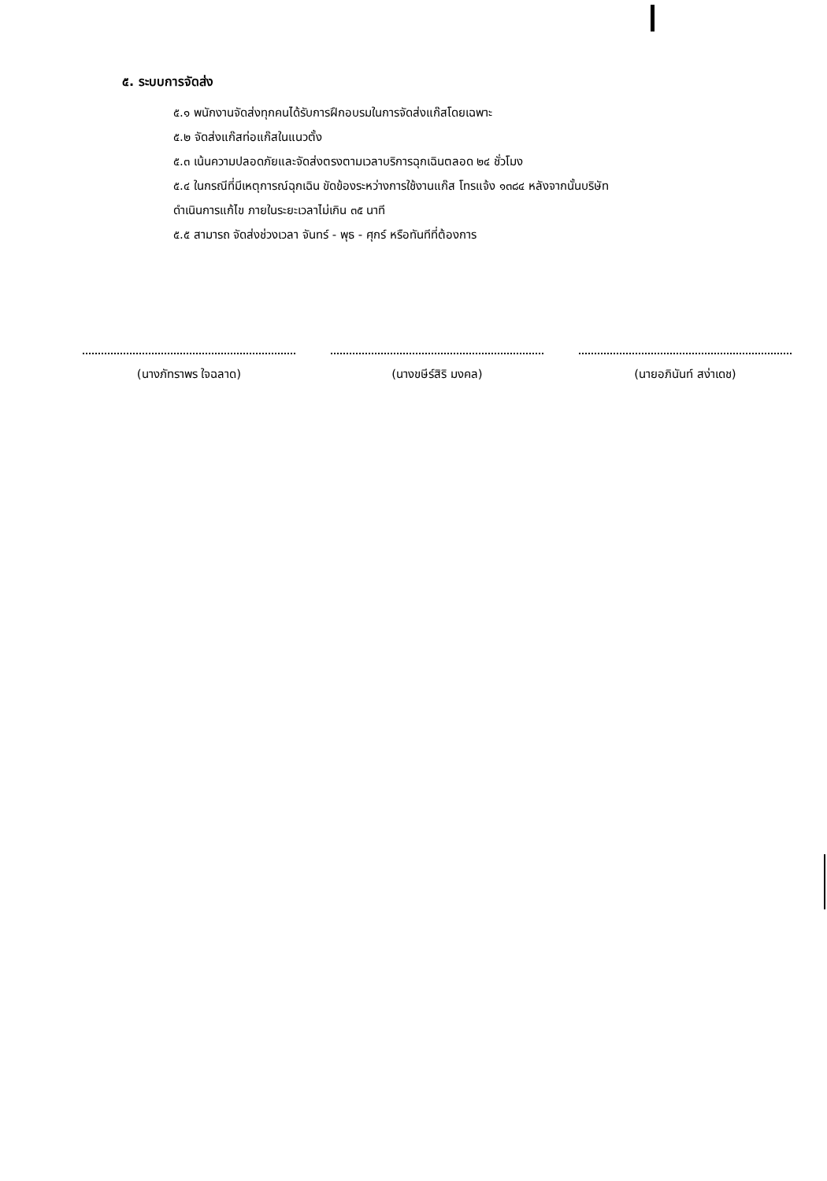๕. ระบบการจัดส่ง
๕.๑ พนักงานจัดส่งทุกคนได้รับการฝึกอบรมในการจัดส่งแก๊สโดยเฉพาะ
๕.๒ จัดส่งแก๊สท่อแก๊สในแนวตั้ง
๕.๓ เน้นความปลอดภัยและจัดส่งตรงตามเวลาบริการฉุกเฉินตลอด ๒๔ ชั่วโมง
๕.๔ ในกรณีที่มีเหตุการณ์ฉุกเฉิน ขัดข้องระหว่างการใช้งานแก๊ส โทรแจ้ง ๑๓๘๔ หลังจากนั้นบริษัท
ดำเนินการแก้ไข ภายในระยะเวลาไม่เกิน ๓๕ นาที
๕.๕ สามารถ จัดส่งช่วงเวลา จันทร์ - พุธ - ศุกร์ หรือทันทีที่ต้องการ
(นางภัทราพร ใจฉลาด) (นางขษีร์สิริ มงคล) (นายอภินันท์ สง่าเดช)